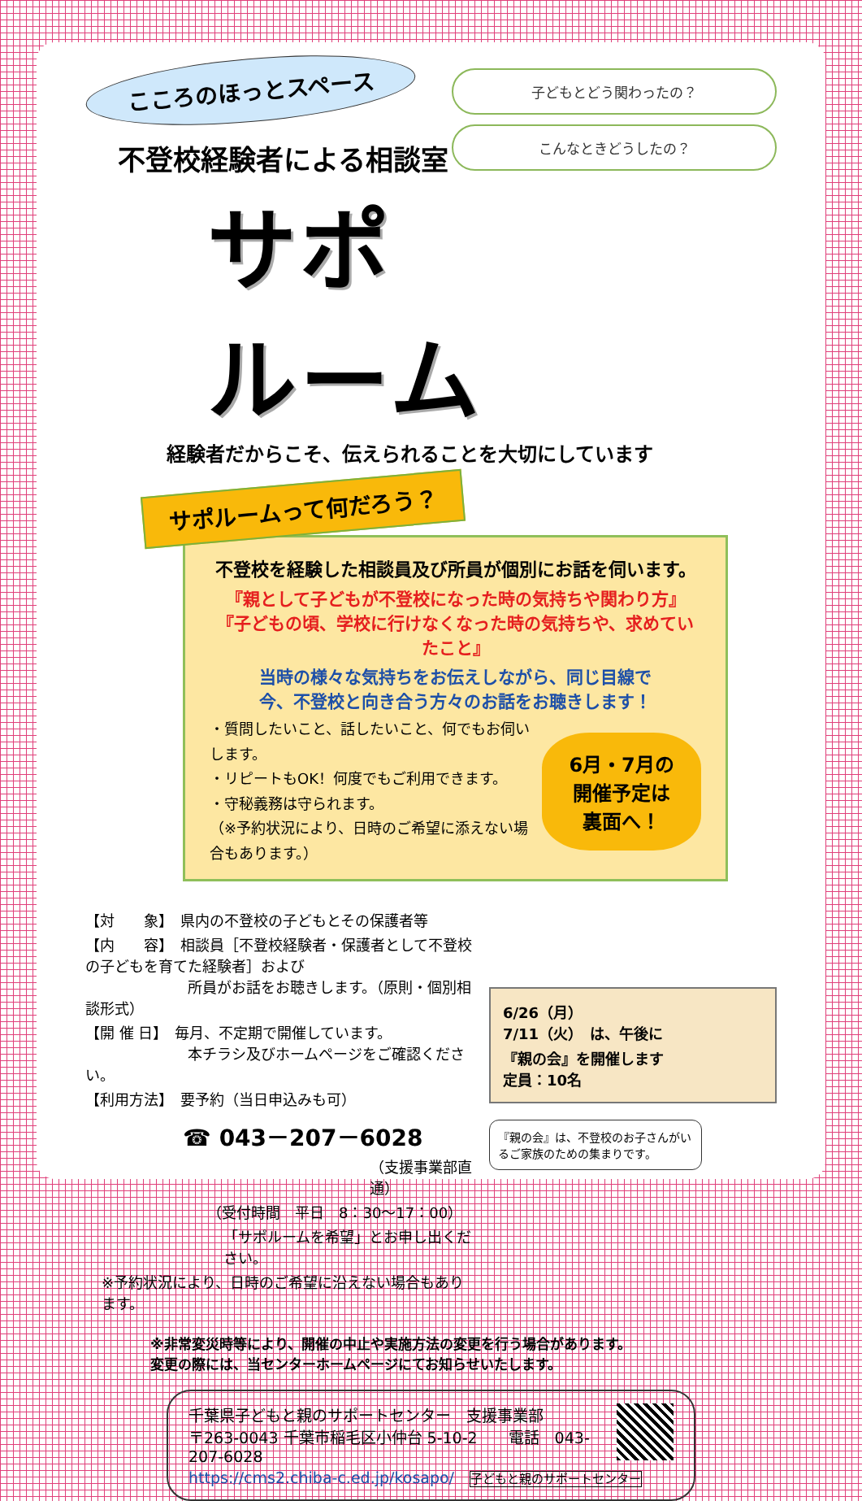子どもとどう関わったの？
こんなときどうしたの？
こころのほっとスペース
不登校経験者による相談室
サポルーム
経験者だからこそ、伝えられることを大切にしています
サポルームって何だろう？
不登校を経験した相談員及び所員が個別にお話を伺います。
『親として子どもが不登校になった時の気持ちや関わり方』
『子どもの頃、学校に行けなくなった時の気持ちや、求めていたこと』
当時の様々な気持ちをお伝えしながら、同じ目線で
今、不登校と向き合う方々のお話をお聴きします！
・質問したいこと、話したいこと、何でもお伺いします。
・リピートもOK！何度でもご利用できます。
・守秘義務は守られます。
（※予約状況により、日時のご希望に添えない場合もあります。）
6月・7月の
開催予定は
裏面へ！
【対　　象】　県内の不登校の子どもとその保護者等
【内　　容】　相談員［不登校経験者・保護者として不登校の子どもを育てた経験者］および
　　　　　　　所員がお話をお聴きします。（原則・個別相談形式）
【開 催 日】　毎月、不定期で開催しています。
　　　　　　　本チラシ及びホームページをご確認ください。
【利用方法】　要予約（当日申込みも可）
☎ 043－207－6028
（支援事業部直通）
（受付時間　平日　8：30～17：00）
「サポルームを希望」とお申し出ください。
※予約状況により、日時のご希望に沿えない場合もあります。
6/26（月）
7/11（火）　は、午後に
『親の会』を開催します
定員：10名
『親の会』は、不登校のお子さんがいるご家族のための集まりです。
※非常変災時等により、開催の中止や実施方法の変更を行う場合があります。
変更の際には、当センターホームページにてお知らせいたします。
千葉県子どもと親のサポートセンター　支援事業部
〒263-0043 千葉市稲毛区小仲台 5-10-2　　電話　043-207-6028
https://cms2.chiba-c.ed.jp/kosapo/　子どもと親のサポートセンター